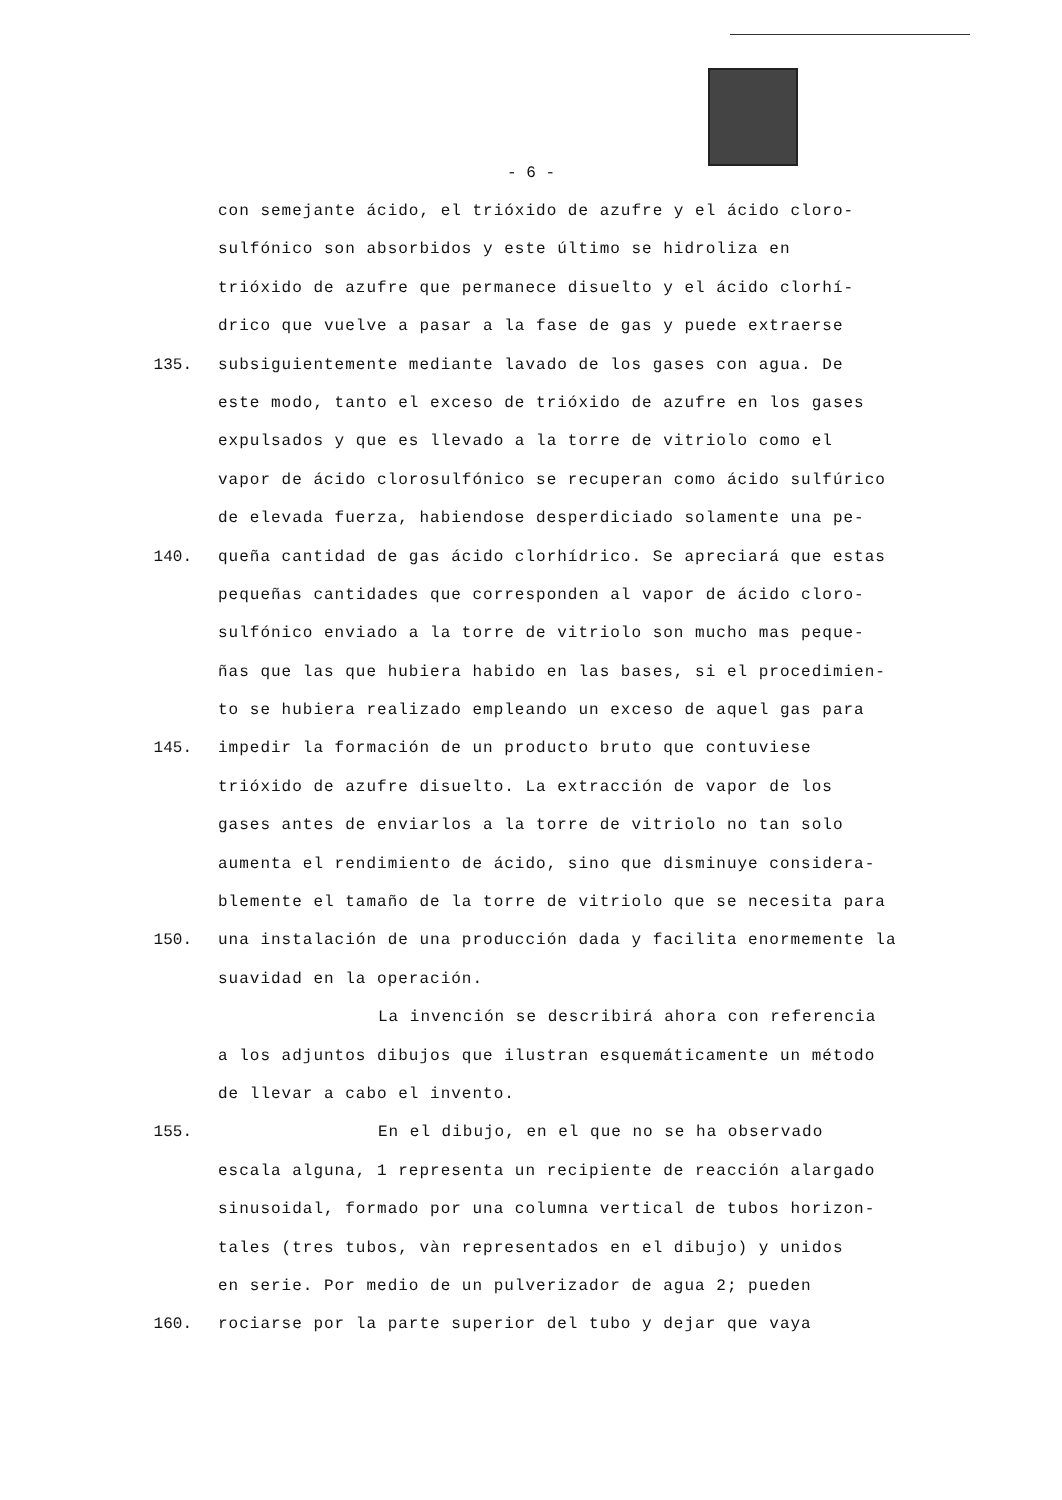- 6 -
con semejante ácido, el trióxido de azufre y el ácido cloro-
sulfónico son absorbidos y este último se hidroliza en
trióxido de azufre que permanece disuelto y el ácido clorhí-
drico que vuelve a pasar a la fase de gas y puede extraerse
135. subsiguientemente mediante lavado de los gases con agua. De
este modo, tanto el exceso de trióxido de azufre en los gases
expulsados y que es llevado a la torre de vitriolo como el
vapor de ácido clorosulfónico se recuperan como ácido sulfúrico
de elevada fuerza, habiendose desperdiciado solamente una pe-
140. queña cantidad de gas ácido clorhídrico. Se apreciará que estas
pequeñas cantidades que corresponden al vapor de ácido cloro-
sulfónico enviado a la torre de vitriolo son mucho mas peque-
ñas que las que hubiera habido en las bases, si el procedimien-
to se hubiera realizado empleando un exceso de aquel gas para
145. impedir la formación de un producto bruto que contuviese
trióxido de azufre disuelto. La extracción de vapor de los
gases antes de enviarlos a la torre de vitriolo no tan solo
aumenta el rendimiento de ácido, sino que disminuye considera-
blemente el tamaño de la torre de vitriolo que se necesita para
150. una instalación de una producción dada y facilita enormemente la
suavidad en la operación.
La invención se describirá ahora con referencia
a los adjuntos dibujos que ilustran esquemáticamente un método
de llevar a cabo el invento.
155. En el dibujo, en el que no se ha observado
escala alguna, 1 representa un recipiente de reacción alargado
sinusoidal, formado por una columna vertical de tubos horizon-
tales (tres tubos, vàn representados en el dibujo) y unidos
en serie. Por medio de un pulverizador de agua 2; pueden
160. rociarse por la parte superior del tubo y dejar que vaya